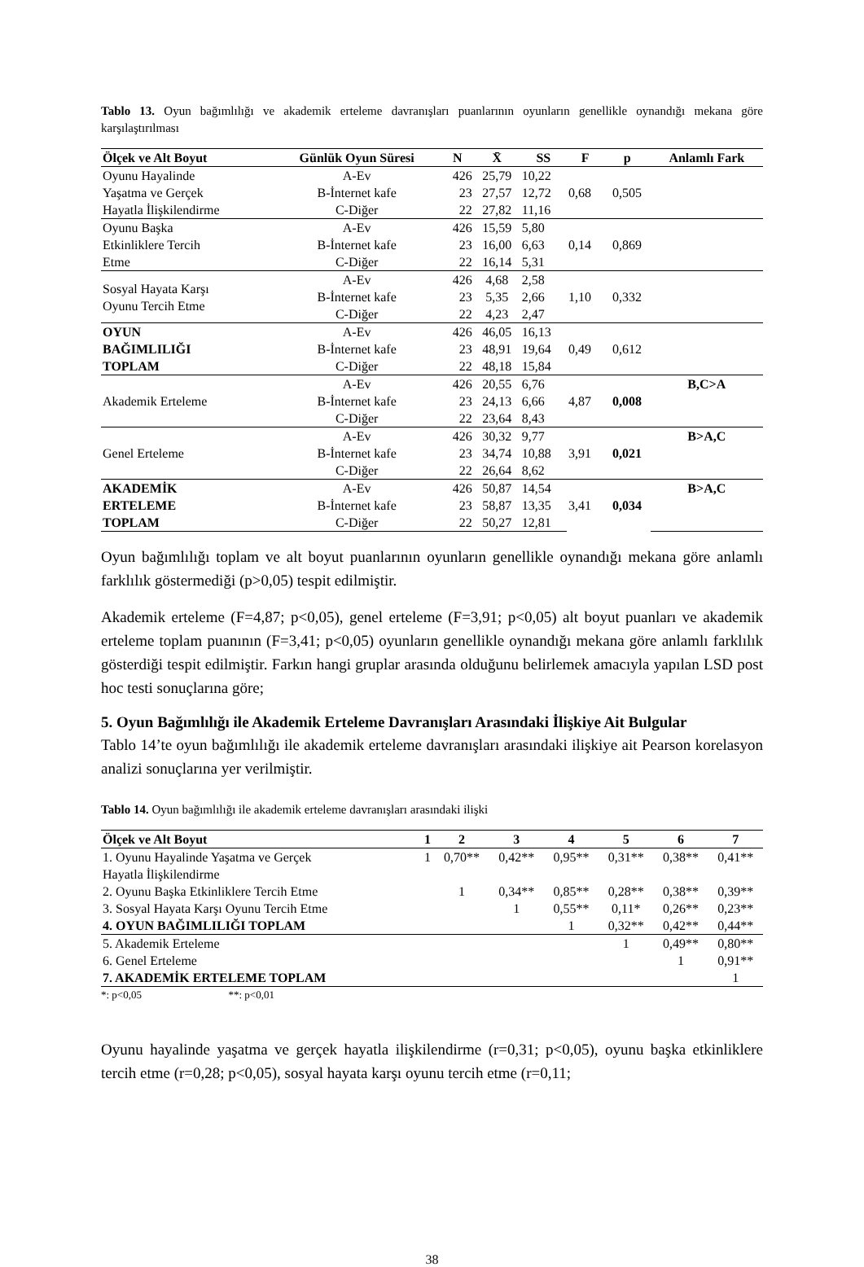Tablo 13. Oyun bağımlılığı ve akademik erteleme davranışları puanlarının oyunların genellikle oynandığı mekana göre karşılaştırılması
| Ölçek ve Alt Boyut | Günlük Oyun Süresi | N | X̄ | SS | F | p | Anlamlı Fark |
| --- | --- | --- | --- | --- | --- | --- | --- |
| Oyunu Hayalinde | A-Ev | 426 | 25,79 | 10,22 | 0,68 | 0,505 | |
| Yaşatma ve Gerçek | B-İnternet kafe | 23 | 27,57 | 12,72 | | | |
| Hayatla İlişkilendirme | C-Diğer | 22 | 27,82 | 11,16 | | | |
| Oyunu Başka | A-Ev | 426 | 15,59 | 5,80 | 0,14 | 0,869 | |
| Etkinliklere Tercih | B-İnternet kafe | 23 | 16,00 | 6,63 | | | |
| Etme | C-Diğer | 22 | 16,14 | 5,31 | | | |
| Sosyal Hayata Karşı Oyunu Tercih Etme | A-Ev | 426 | 4,68 | 2,58 | 1,10 | 0,332 | |
| | B-İnternet kafe | 23 | 5,35 | 2,66 | | | |
| | C-Diğer | 22 | 4,23 | 2,47 | | | |
| OYUN | A-Ev | 426 | 46,05 | 16,13 | 0,49 | 0,612 | |
| BAĞIMLILIĞI | B-İnternet kafe | 23 | 48,91 | 19,64 | | | |
| TOPLAM | C-Diğer | 22 | 48,18 | 15,84 | | | |
| Akademik Erteleme | A-Ev | 426 | 20,55 | 6,76 | 4,87 | 0,008 | B,C>A |
| | B-İnternet kafe | 23 | 24,13 | 6,66 | | | |
| | C-Diğer | 22 | 23,64 | 8,43 | | | |
| Genel Erteleme | A-Ev | 426 | 30,32 | 9,77 | 3,91 | 0,021 | B>A,C |
| | B-İnternet kafe | 23 | 34,74 | 10,88 | | | |
| | C-Diğer | 22 | 26,64 | 8,62 | | | |
| AKADEMİK | A-Ev | 426 | 50,87 | 14,54 | 3,41 | 0,034 | B>A,C |
| ERTELEME | B-İnternet kafe | 23 | 58,87 | 13,35 | | | |
| TOPLAM | C-Diğer | 22 | 50,27 | 12,81 | | | |
Oyun bağımlılığı toplam ve alt boyut puanlarının oyunların genellikle oynandığı mekana göre anlamlı farklılık göstermediği (p>0,05) tespit edilmiştir.
Akademik erteleme (F=4,87; p<0,05), genel erteleme (F=3,91; p<0,05) alt boyut puanları ve akademik erteleme toplam puanının (F=3,41; p<0,05) oyunların genellikle oynandığı mekana göre anlamlı farklılık gösterdiği tespit edilmiştir. Farkın hangi gruplar arasında olduğunu belirlemek amacıyla yapılan LSD post hoc testi sonuçlarına göre;
5. Oyun Bağımlılığı ile Akademik Erteleme Davranışları Arasındaki İlişkiye Ait Bulgular
Tablo 14’te oyun bağımlılığı ile akademik erteleme davranışları arasındaki ilişkiye ait Pearson korelasyon analizi sonuçlarına yer verilmiştir.
Tablo 14. Oyun bağımlılığı ile akademik erteleme davranışları arasındaki ilişki
| Ölçek ve Alt Boyut | 1 | 2 | 3 | 4 | 5 | 6 | 7 |
| --- | --- | --- | --- | --- | --- | --- | --- |
| 1. Oyunu Hayalinde Yaşatma ve Gerçek | 1 | 0,70** | 0,42** | 0,95** | 0,31** | 0,38** | 0,41** |
| Hayatla İlişkilendirme | | | | | | | |
| 2. Oyunu Başka Etkinliklere Tercih Etme | | 1 | 0,34** | 0,85** | 0,28** | 0,38** | 0,39** |
| 3. Sosyal Hayata Karşı Oyunu Tercih Etme | | | 1 | 0,55** | 0,11* | 0,26** | 0,23** |
| 4. OYUN BAĞIMLILIĞI TOPLAM | | | | 1 | 0,32** | 0,42** | 0,44** |
| 5. Akademik Erteleme | | | | | 1 | 0,49** | 0,80** |
| 6. Genel Erteleme | | | | | | 1 | 0,91** |
| 7. AKADEMİK ERTELEME TOPLAM | | | | | | | 1 |
*: p<0,05 **: p<0,01
Oyunu hayalinde yaşatma ve gerçek hayatla ilişkilendirme (r=0,31; p<0,05), oyunu başka etkinliklere tercih etme (r=0,28; p<0,05), sosyal hayata karşı oyunu tercih etme (r=0,11;
38